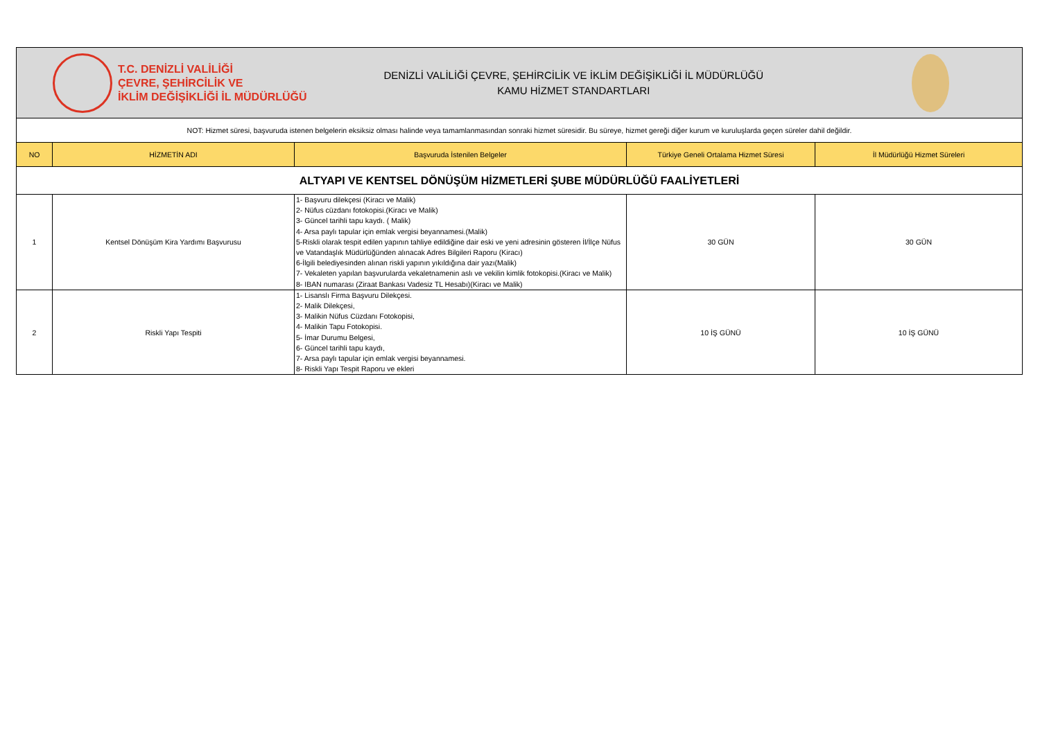| T.C. DENİZLİ VALİLİĞİ ÇEVRE, ŞEHİRCİLİK VE İKLİM DEĞİŞİKLİĞİ İL MÜDÜRLÜĞÜ DENİZLİ VALİLİĞİ ÇEVRE, ŞEHİRCİLİK VE İKLİM DEĞİŞİKLİĞİ İL MÜDÜRLÜĞÜ KAMU HİZMET STANDARTLARI | | | | |
| NOT: Hizmet süresi, başvuruda istenen belgelerin eksiksiz olması halinde veya tamamlanmasından sonraki hizmet süresidir. Bu süreye, hizmet gereği diğer kurum ve kuruluşlarda geçen süreler dahil değildir. | | | | |
| NO | HİZMETİN ADI | Başvuruda İstenilen Belgeler | Türkiye Geneli Ortalama Hizmet Süresi | İl Müdürlüğü Hizmet Süreleri |
| ALTYAPI VE KENTSEL DÖNÜŞÜM HİZMETLERİ ŞUBE MÜDÜRLÜĞÜ FAALİYETLERİ | | | | |
| 1 | Kentsel Dönüşüm Kira Yardımı Başvurusu | 1- Başvuru dilekçesi (Kiracı ve Malik) 2- Nüfus cüzdanı fotokopisi.(Kiracı ve Malik) 3- Güncel tarihli tapu kaydı. ( Malik) 4- Arsa paylı tapular için emlak vergisi beyannamesi.(Malik) 5-Riskli olarak tespit edilen yapının tahliye edildiğine dair eski ve yeni adresinin gösteren İl/İlçe Nüfus ve Vatandaşlık Müdürlüğünden alınacak Adres Bilgileri Raporu (Kiracı) 6-İlgili belediyesinden alınan riskli yapının yıkıldığına dair yazı(Malik) 7- Vekaleten yapılan başvurularda vekaletnamenin aslı ve vekilin kimlik fotokopisi.(Kiracı ve Malik) 8- IBAN numarası (Ziraat Bankası Vadesiz TL Hesabı)(Kiracı ve Malik) | 30 GÜN | 30 GÜN |
| 2 | Riskli Yapı Tespiti | 1- Lisanslı Firma Başvuru Dilekçesi. 2- Malik Dilekçesi, 3- Malikin Nüfus Cüzdanı Fotokopisi, 4- Malikin Tapu Fotokopisi. 5- İmar Durumu Belgesi, 6- Güncel tarihli tapu kaydı, 7- Arsa paylı tapular için emlak vergisi beyannamesi. 8- Riskli Yapı Tespit Raporu ve ekleri | 10 İŞ GÜNÜ | 10 İŞ GÜNÜ |